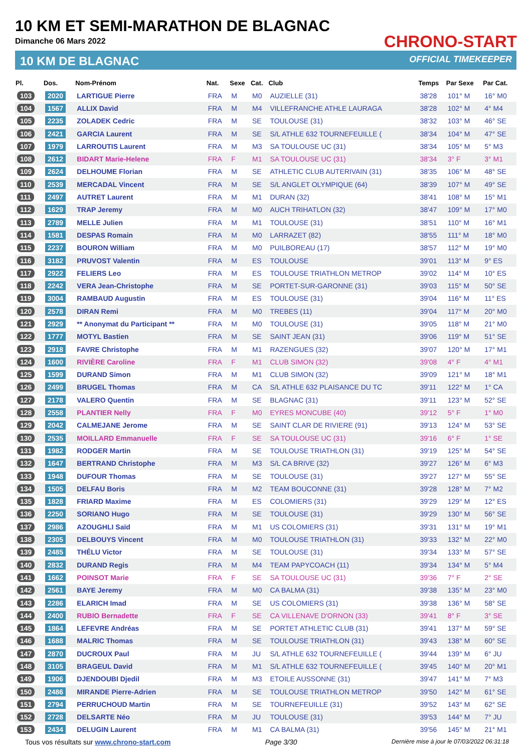10 KM ET SEMI-MARATHON DE BLAGNAC
Dimanche 06 Mars 2022
10 KM DE BLAGNAC
CHRONO-START
OFFICIAL TIMEKEEPER
| Pl. | Dos. | Nom-Prénom | Nat. | Sexe | Cat. | Club | Temps | Par Sexe | Par Cat. |
| --- | --- | --- | --- | --- | --- | --- | --- | --- | --- |
| 103 | 2020 | LARTIGUE Pierre | FRA | M | M0 | AUZIELLE (31) | 38'28 | 101° M | 16° M0 |
| 104 | 1567 | ALLIX David | FRA | M | M4 | VILLEFRANCHE ATHLE LAURAGA | 38'28 | 102° M | 4° M4 |
| 105 | 2235 | ZOLADEK Cedric | FRA | M | SE | TOULOUSE (31) | 38'32 | 103° M | 46° SE |
| 106 | 2421 | GARCIA Laurent | FRA | M | SE | S/L ATHLE 632 TOURNEFEUILLE ( | 38'34 | 104° M | 47° SE |
| 107 | 1979 | LARROUTIS Laurent | FRA | M | M3 | SA TOULOUSE UC (31) | 38'34 | 105° M | 5° M3 |
| 108 | 2612 | BIDART Marie-Helene | FRA | F | M1 | SA TOULOUSE UC (31) | 38'34 | 3° F | 3° M1 |
| 109 | 2624 | DELHOUME Florian | FRA | M | SE | ATHLETIC CLUB AUTERIVAIN (31) | 38'35 | 106° M | 48° SE |
| 110 | 2539 | MERCADAL Vincent | FRA | M | SE | S/L ANGLET OLYMPIQUE (64) | 38'39 | 107° M | 49° SE |
| 111 | 2497 | AUTRET Laurent | FRA | M | M1 | DURAN (32) | 38'41 | 108° M | 15° M1 |
| 112 | 1629 | TRAP Jeremy | FRA | M | M0 | AUCH TRIHATLON (32) | 38'47 | 109° M | 17° M0 |
| 113 | 2789 | MELLE Julien | FRA | M | M1 | TOULOUSE (31) | 38'51 | 110° M | 16° M1 |
| 114 | 1581 | DESPAS Romain | FRA | M | M0 | LARRAZET (82) | 38'55 | 111° M | 18° M0 |
| 115 | 2237 | BOURON William | FRA | M | M0 | PUILBOREAU (17) | 38'57 | 112° M | 19° M0 |
| 116 | 3182 | PRUVOST Valentin | FRA | M | ES | TOULOUSE | 39'01 | 113° M | 9° ES |
| 117 | 2922 | FELIERS Leo | FRA | M | ES | TOULOUSE TRIATHLON METROP | 39'02 | 114° M | 10° ES |
| 118 | 2242 | VERA Jean-Christophe | FRA | M | SE | PORTET-SUR-GARONNE (31) | 39'03 | 115° M | 50° SE |
| 119 | 3004 | RAMBAUD Augustin | FRA | M | ES | TOULOUSE (31) | 39'04 | 116° M | 11° ES |
| 120 | 2578 | DIRAN Remi | FRA | M | M0 | TREBES (11) | 39'04 | 117° M | 20° M0 |
| 121 | 2929 | ** Anonymat du Participant ** | FRA | M | M0 | TOULOUSE (31) | 39'05 | 118° M | 21° M0 |
| 122 | 1777 | MOTYL Bastien | FRA | M | SE | SAINT JEAN (31) | 39'06 | 119° M | 51° SE |
| 123 | 2918 | FAVRE Christophe | FRA | M | M1 | RAZENGUES (32) | 39'07 | 120° M | 17° M1 |
| 124 | 1600 | RIVIÈRE Caroline | FRA | F | M1 | CLUB SIMON (32) | 39'08 | 4° F | 4° M1 |
| 125 | 1599 | DURAND Simon | FRA | M | M1 | CLUB SIMON (32) | 39'09 | 121° M | 18° M1 |
| 126 | 2499 | BRUGEL Thomas | FRA | M | CA | S/L ATHLE 632 PLAISANCE DU TC | 39'11 | 122° M | 1° CA |
| 127 | 2178 | VALERO Quentin | FRA | M | SE | BLAGNAC (31) | 39'11 | 123° M | 52° SE |
| 128 | 2558 | PLANTIER Nelly | FRA | F | M0 | EYRES MONCUBE (40) | 39'12 | 5° F | 1° M0 |
| 129 | 2042 | CALMEJANE Jerome | FRA | M | SE | SAINT CLAR DE RIVIERE (91) | 39'13 | 124° M | 53° SE |
| 130 | 2535 | MOILLARD Emmanuelle | FRA | F | SE | SA TOULOUSE UC (31) | 39'16 | 6° F | 1° SE |
| 131 | 1982 | RODGER Martin | FRA | M | SE | TOULOUSE TRIATHLON (31) | 39'19 | 125° M | 54° SE |
| 132 | 1647 | BERTRAND Christophe | FRA | M | M3 | S/L CA BRIVE (32) | 39'27 | 126° M | 6° M3 |
| 133 | 1948 | DUFOUR Thomas | FRA | M | SE | TOULOUSE (31) | 39'27 | 127° M | 55° SE |
| 134 | 1505 | DELFAU Boris | FRA | M | M2 | TEAM BOUCONNE (31) | 39'28 | 128° M | 7° M2 |
| 135 | 1828 | FRIARD Maxime | FRA | M | ES | COLOMIERS (31) | 39'29 | 129° M | 12° ES |
| 136 | 2250 | SORIANO Hugo | FRA | M | SE | TOULOUSE (31) | 39'29 | 130° M | 56° SE |
| 137 | 2986 | AZOUGHLI Saïd | FRA | M | M1 | US COLOMIERS (31) | 39'31 | 131° M | 19° M1 |
| 138 | 2305 | DELBOUYS Vincent | FRA | M | M0 | TOULOUSE TRIATHLON (31) | 39'33 | 132° M | 22° M0 |
| 139 | 2485 | THÉLU Victor | FRA | M | SE | TOULOUSE (31) | 39'34 | 133° M | 57° SE |
| 140 | 2832 | DURAND Regis | FRA | M | M4 | TEAM PAPYCOACH (11) | 39'34 | 134° M | 5° M4 |
| 141 | 1662 | POINSOT Marie | FRA | F | SE | SA TOULOUSE UC (31) | 39'36 | 7° F | 2° SE |
| 142 | 2561 | BAYE Jeremy | FRA | M | M0 | CA BALMA (31) | 39'38 | 135° M | 23° M0 |
| 143 | 2286 | ELARICH Imad | FRA | M | SE | US COLOMIERS (31) | 39'38 | 136° M | 58° SE |
| 144 | 2400 | RUBIO Bernadette | FRA | F | SE | CA VILLENAVE D'ORNON (33) | 39'41 | 8° F | 3° SE |
| 145 | 1864 | LEFEVRE Andréas | FRA | M | SE | PORTET ATHLETIC CLUB (31) | 39'41 | 137° M | 59° SE |
| 146 | 1688 | MALRIC Thomas | FRA | M | SE | TOULOUSE TRIATHLON (31) | 39'43 | 138° M | 60° SE |
| 147 | 2870 | DUCROUX Paul | FRA | M | JU | S/L ATHLE 632 TOURNEFEUILLE ( | 39'44 | 139° M | 6° JU |
| 148 | 3105 | BRAGEUL David | FRA | M | M1 | S/L ATHLE 632 TOURNEFEUILLE ( | 39'45 | 140° M | 20° M1 |
| 149 | 1906 | DJENDOUBI Djedil | FRA | M | M3 | ETOILE AUSSONNE (31) | 39'47 | 141° M | 7° M3 |
| 150 | 2486 | MIRANDE Pierre-Adrien | FRA | M | SE | TOULOUSE TRIATHLON METROP | 39'50 | 142° M | 61° SE |
| 151 | 2794 | PERRUCHOUD Martin | FRA | M | SE | TOURNEFEUILLE (31) | 39'52 | 143° M | 62° SE |
| 152 | 2728 | DELSARTE Néo | FRA | M | JU | TOULOUSE (31) | 39'53 | 144° M | 7° JU |
| 153 | 2434 | DELUGIN Laurent | FRA | M | M1 | CA BALMA (31) | 39'56 | 145° M | 21° M1 |
Tous vos résultats sur www.chrono-start.com Page 3/30 Dernière mise à jour le 07/03/2022 06:31:18